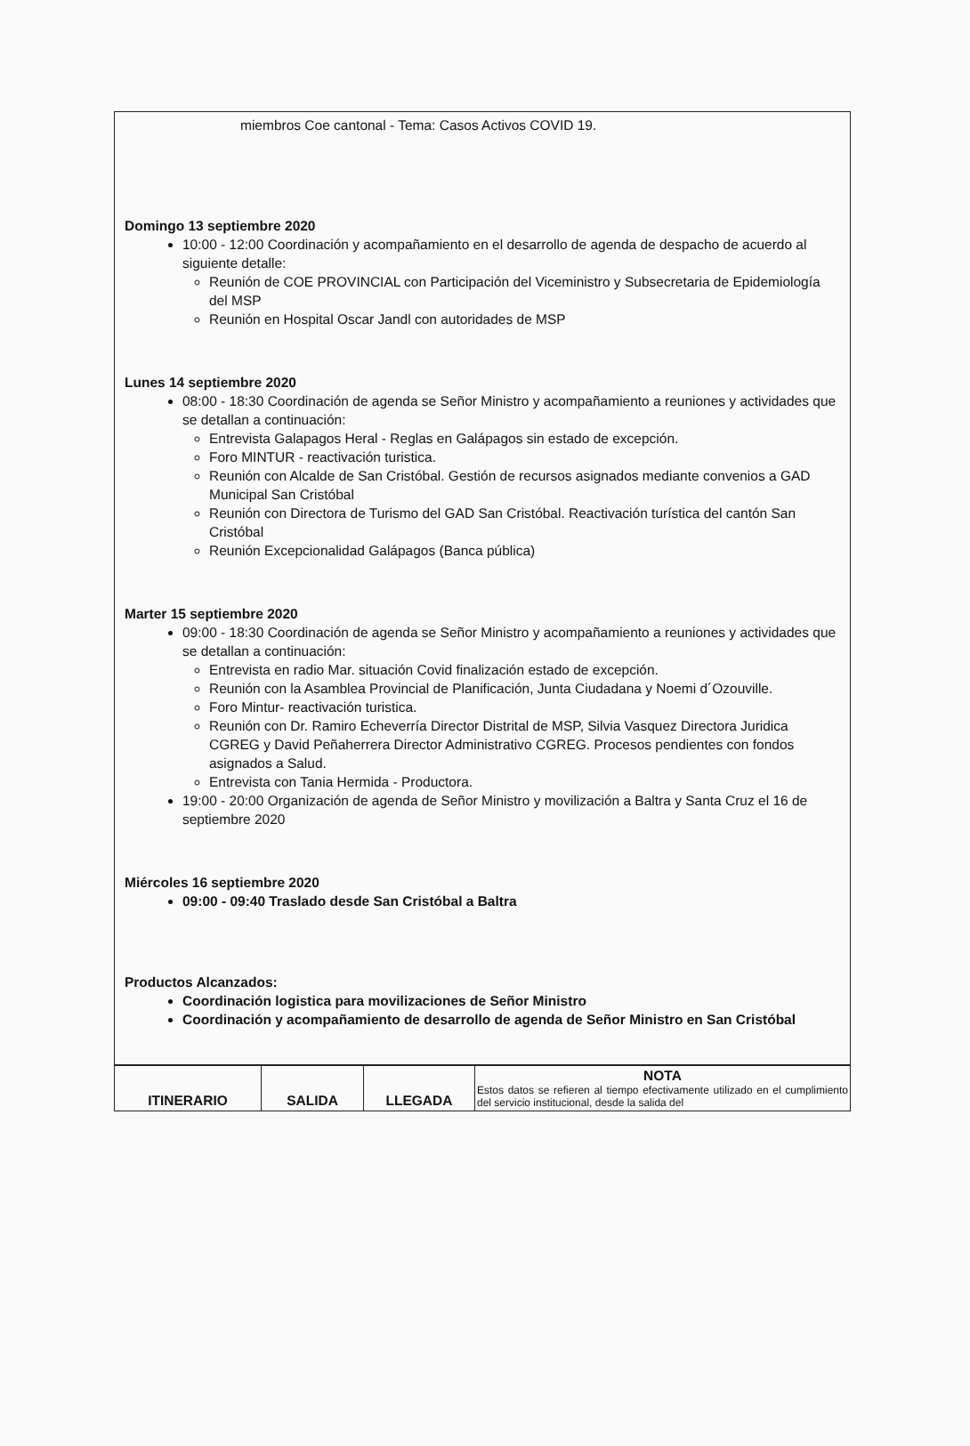miembros Coe cantonal - Tema: Casos Activos COVID 19.
Domingo 13 septiembre 2020
10:00 - 12:00 Coordinación y acompañamiento en el desarrollo de agenda de despacho de acuerdo al siguiente detalle:
Reunión de COE PROVINCIAL con Participación del Viceministro y Subsecretaria de Epidemiología del MSP
Reunión en Hospital Oscar Jandl con autoridades de MSP
Lunes 14 septiembre 2020
08:00 - 18:30 Coordinación de agenda se Señor Ministro y acompañamiento a reuniones y actividades que se detallan a continuación:
Entrevista Galapagos Heral - Reglas en Galápagos sin estado de excepción.
Foro MINTUR - reactivación turistica.
Reunión con Alcalde de San Cristóbal. Gestión de recursos asignados mediante convenios a GAD Municipal San Cristóbal
Reunión con Directora de Turismo del GAD San Cristóbal. Reactivación turística del cantón San Cristóbal
Reunión Excepcionalidad Galápagos (Banca pública)
Marter 15 septiembre 2020
09:00 - 18:30 Coordinación de agenda se Señor Ministro y acompañamiento a reuniones y actividades que se detallan a continuación:
Entrevista en radio Mar. situación Covid finalización estado de excepción.
Reunión con la Asamblea Provincial de Planificación, Junta Ciudadana y Noemi d´Ozouville.
Foro Mintur- reactivación turistica.
Reunión con Dr. Ramiro Echeverría Director Distrital de MSP, Silvia Vasquez Directora Juridica CGREG y David Peñaherrera Director Administrativo CGREG. Procesos pendientes con fondos asignados a Salud.
Entrevista con Tania Hermida - Productora.
19:00 - 20:00 Organización de agenda de Señor Ministro y movilización a Baltra y Santa Cruz el 16 de septiembre 2020
Miércoles 16 septiembre 2020
09:00 - 09:40 Traslado desde San Cristóbal a Baltra
Productos Alcanzados:
Coordinación logistica para movilizaciones de Señor Ministro
Coordinación y acompañamiento de desarrollo de agenda de Señor Ministro en San Cristóbal
| ITINERARIO | SALIDA | LLEGADA | NOTA Estos datos se refieren al tiempo efectivamente utilizado en el cumplimiento del servicio institucional, desde la salida del |